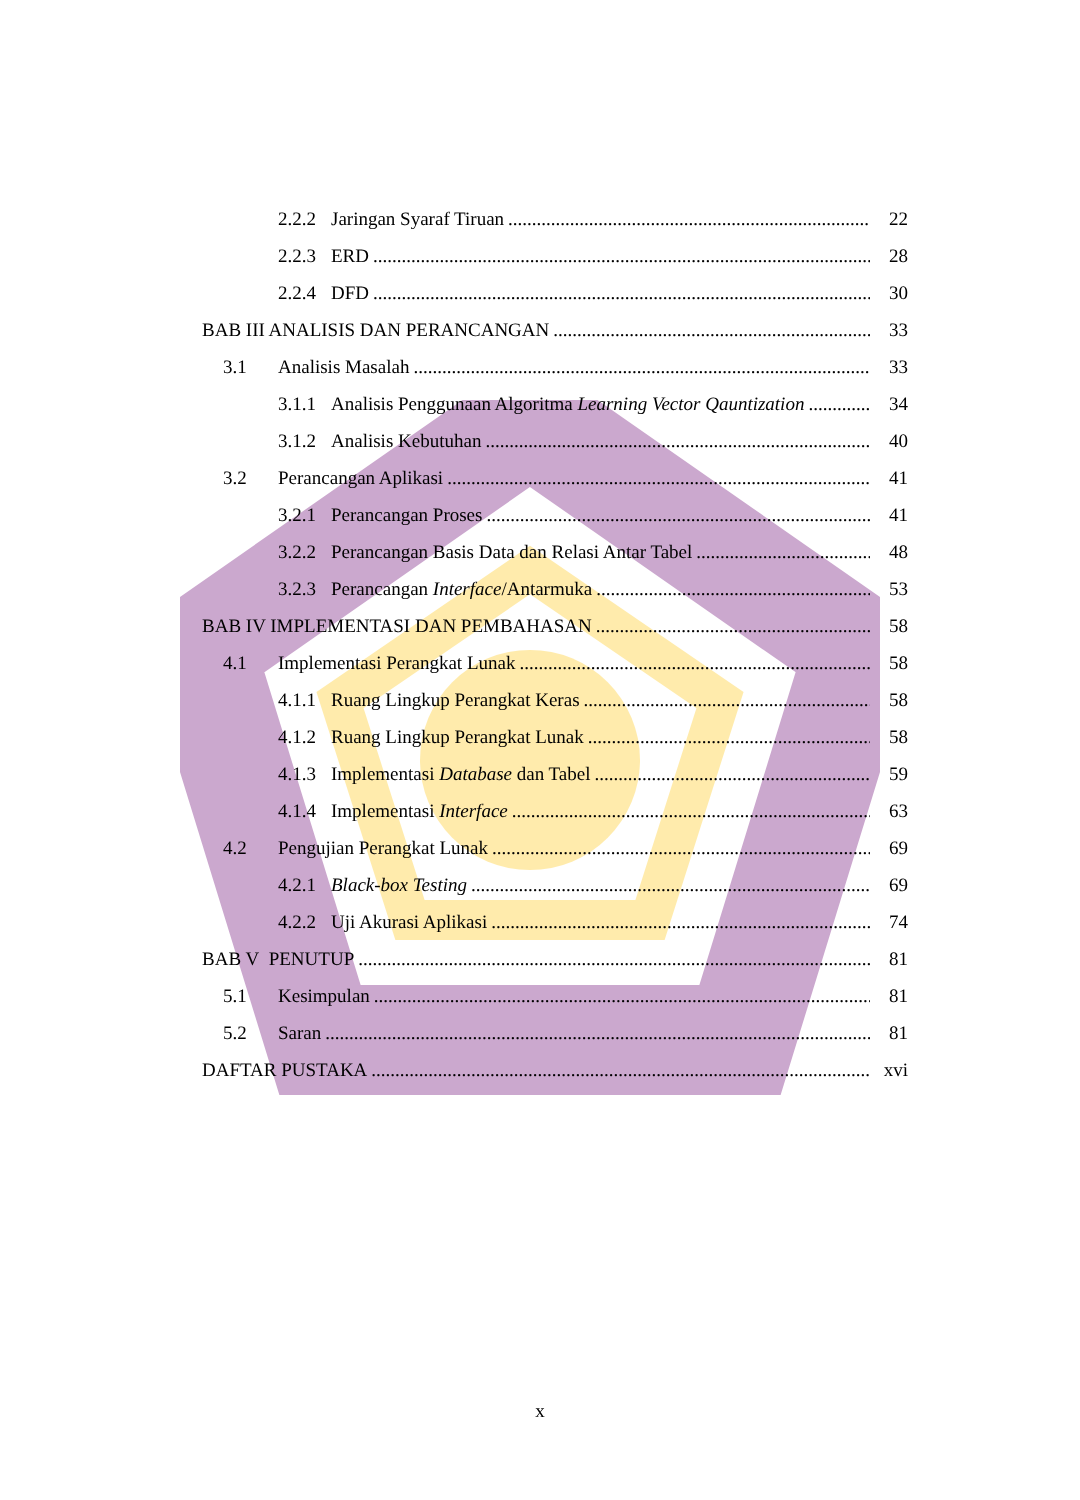2.2.2 Jaringan Syaraf Tiruan 22
2.2.3 ERD 28
2.2.4 DFD 30
BAB III ANALISIS DAN PERANCANGAN 33
3.1 Analisis Masalah 33
3.1.1 Analisis Penggunaan Algoritma Learning Vector Qauntization 34
3.1.2 Analisis Kebutuhan 40
3.2 Perancangan Aplikasi 41
3.2.1 Perancangan Proses 41
3.2.2 Perancangan Basis Data dan Relasi Antar Tabel 48
3.2.3 Perancangan Interface/Antarmuka 53
BAB IV IMPLEMENTASI DAN PEMBAHASAN 58
4.1 Implementasi Perangkat Lunak 58
4.1.1 Ruang Lingkup Perangkat Keras 58
4.1.2 Ruang Lingkup Perangkat Lunak 58
4.1.3 Implementasi Database dan Tabel 59
4.1.4 Implementasi Interface 63
4.2 Pengujian Perangkat Lunak 69
4.2.1 Black-box Testing 69
4.2.2 Uji Akurasi Aplikasi 74
BAB V PENUTUP 81
5.1 Kesimpulan 81
5.2 Saran 81
DAFTAR PUSTAKA xvi
x